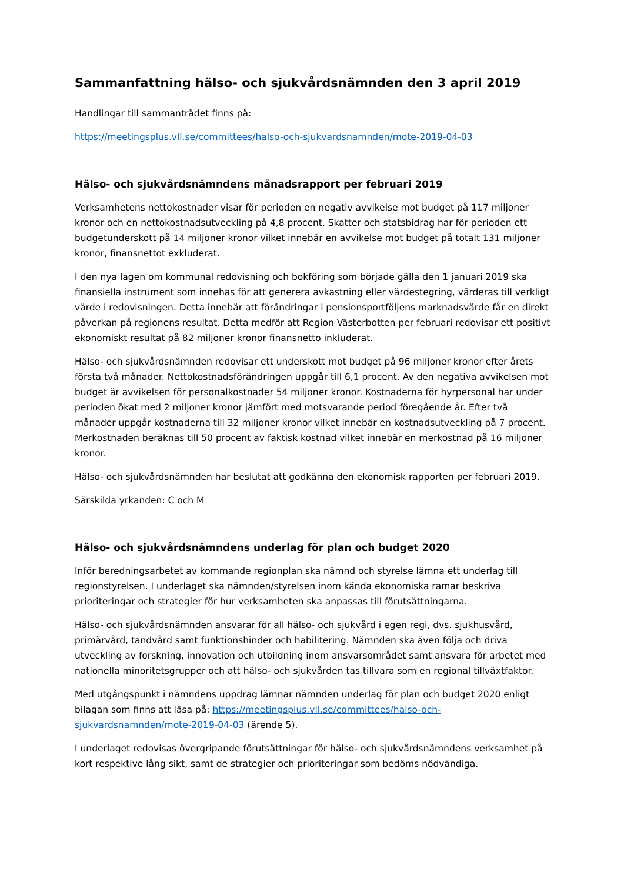Sammanfattning hälso- och sjukvårdsnämnden den 3 april 2019
Handlingar till sammanträdet finns på:
https://meetingsplus.vll.se/committees/halso-och-sjukvardsnamnden/mote-2019-04-03
Hälso- och sjukvårdsnämndens månadsrapport per februari 2019
Verksamhetens nettokostnader visar för perioden en negativ avvikelse mot budget på 117 miljoner kronor och en nettokostnadsutveckling på 4,8 procent. Skatter och statsbidrag har för perioden ett budgetunderskott på 14 miljoner kronor vilket innebär en avvikelse mot budget på totalt 131 miljoner kronor, finansnettot exkluderat.
I den nya lagen om kommunal redovisning och bokföring som började gälla den 1 januari 2019 ska finansiella instrument som innehas för att generera avkastning eller värdestegring, värderas till verkligt värde i redovisningen. Detta innebär att förändringar i pensionsportföljens marknadsvärde får en direkt påverkan på regionens resultat. Detta medför att Region Västerbotten per februari redovisar ett positivt ekonomiskt resultat på 82 miljoner kronor finansnetto inkluderat.
Hälso- och sjukvårdsnämnden redovisar ett underskott mot budget på 96 miljoner kronor efter årets första två månader. Nettokostnadsförändringen uppgår till 6,1 procent. Av den negativa avvikelsen mot budget är avvikelsen för personalkostnader 54 miljoner kronor. Kostnaderna för hyrpersonal har under perioden ökat med 2 miljoner kronor jämfört med motsvarande period föregående år. Efter två månader uppgår kostnaderna till 32 miljoner kronor vilket innebär en kostnadsutveckling på 7 procent. Merkostnaden beräknas till 50 procent av faktisk kostnad vilket innebär en merkostnad på 16 miljoner kronor.
Hälso- och sjukvårdsnämnden har beslutat att godkänna den ekonomisk rapporten per februari 2019.
Särskilda yrkanden: C och M
Hälso- och sjukvårdsnämndens underlag för plan och budget 2020
Inför beredningsarbetet av kommande regionplan ska nämnd och styrelse lämna ett underlag till regionstyrelsen. I underlaget ska nämnden/styrelsen inom kända ekonomiska ramar beskriva prioriteringar och strategier för hur verksamheten ska anpassas till förutsättningarna.
Hälso- och sjukvårdsnämnden ansvarar för all hälso- och sjukvård i egen regi, dvs. sjukhusvård, primärvård, tandvård samt funktionshinder och habilitering. Nämnden ska även följa och driva utveckling av forskning, innovation och utbildning inom ansvarsområdet samt ansvara för arbetet med nationella minoritetsgrupper och att hälso- och sjukvården tas tillvara som en regional tillväxtfaktor.
Med utgångspunkt i nämndens uppdrag lämnar nämnden underlag för plan och budget 2020 enligt bilagan som finns att läsa på: https://meetingsplus.vll.se/committees/halso-och-sjukvardsnamnden/mote-2019-04-03 (ärende 5).
I underlaget redovisas övergripande förutsättningar för hälso- och sjukvårdsnämndens verksamhet på kort respektive lång sikt, samt de strategier och prioriteringar som bedöms nödvändiga.